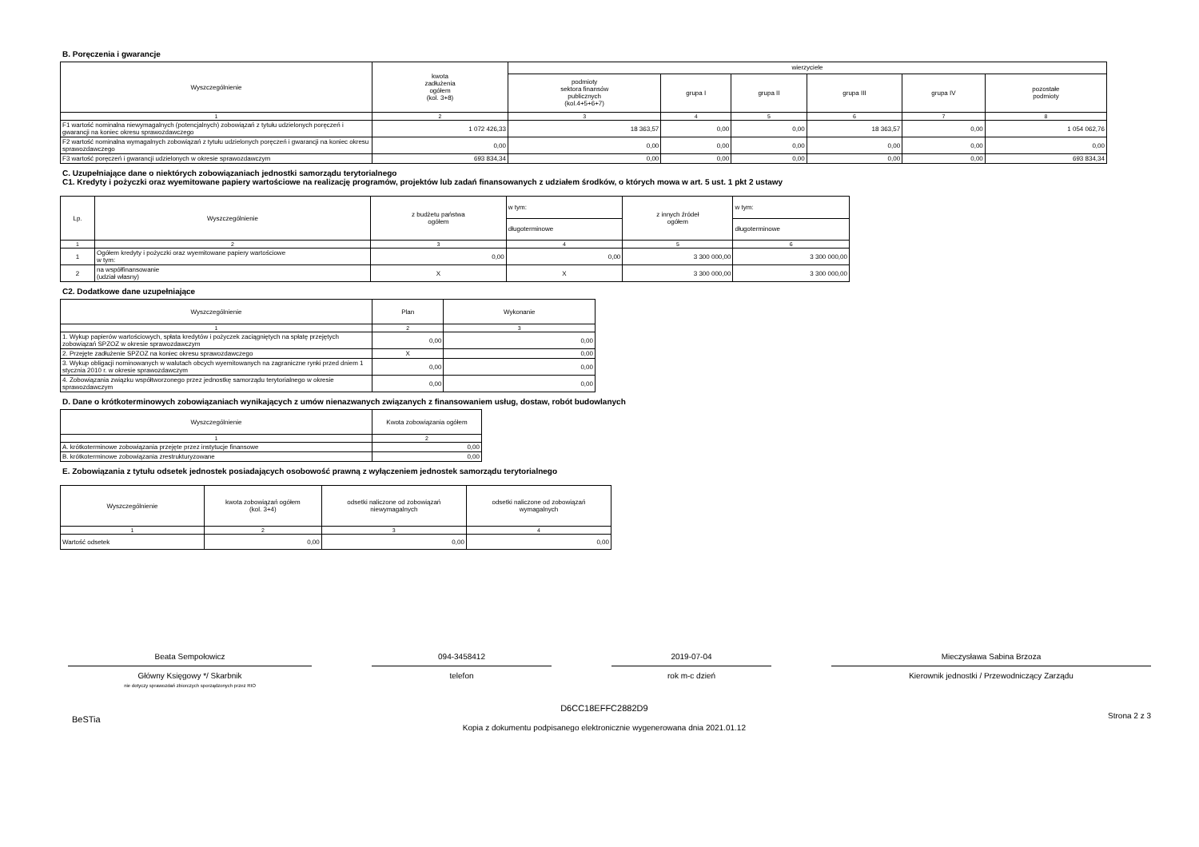B. Poręczenia i gwarancje
| Wyszczególnienie | kwota zadłużenia ogółem (kol. 3+8) | wierzyciele | | | | | |
| --- | --- | --- | --- | --- | --- | --- | --- |
| | | podmioty sektora finansów publicznych (kol.4+5+6+7) | grupa I | grupa II | grupa III | grupa IV | pozostałe podmioty |
| 1 | 2 | 3 | 4 | 5 | 6 | 7 | 8 |
| F1 wartość nominalna niewymagalnych (potencjalnych) zobowiązań z tytułu udzielonych poręczeń i gwarancji na koniec okresu sprawozdawczego | 1 072 426,33 | 18 363,57 | 0,00 | 0,00 | 18 363,57 | 0,00 | 1 054 062,76 |
| F2 wartość nominalna wymagalnych zobowiązań z tytułu udzielonych poręczeń i gwarancji na koniec okresu sprawozdawczego | 0,00 | 0,00 | 0,00 | 0,00 | 0,00 | 0,00 | 0,00 |
| F3 wartość poręczeń i gwarancji udzielonych w okresie sprawozdawczym | 693 834,34 | 0,00 | 0,00 | 0,00 | 0,00 | 0,00 | 693 834,34 |
C. Uzupełniające dane o niektórych zobowiązaniach jednostki samorządu terytorialnego
C1. Kredyty i pożyczki oraz wyemitowane papiery wartościowe na realizację programów, projektów lub zadań finansowanych z udziałem środków, o których mowa w art. 5 ust. 1 pkt 2 ustawy
| Lp. | Wyszczególnienie | z budżetu państwa ogółem | w tym: | z innych źródeł ogółem | w tym: |
| --- | --- | --- | --- | --- | --- |
| | | | długoterminowe | | długoterminowe |
| 1 | 2 | 3 | 4 | 5 | 6 |
| 1 | Ogółem kredyty i pożyczki oraz wyemitowane papiery wartościowe w tym: | 0,00 | 0,00 | 3 300 000,00 | 3 300 000,00 |
| 2 | na współfinansowanie (udział własny) | X | X | 3 300 000,00 | 3 300 000,00 |
C2. Dodatkowe dane uzupełniające
| Wyszczególnienie | Plan | Wykonanie |
| --- | --- | --- |
| 1 | 2 | 3 |
| 1. Wykup papierów wartościowych, spłata kredytów i pożyczek zaciągniętych na spłatę przejętych zobowiązań SPZOZ w okresie sprawozdawczym | 0,00 | 0,00 |
| 2. Przejęte zadłużenie SPZOZ na koniec okresu sprawozdawczego | X | 0,00 |
| 3. Wykup obligacji nominowanych w walutach obcych wyemitowanych na zagraniczne rynki przed dniem 1 stycznia 2010 r. w okresie sprawozdawczym | 0,00 | 0,00 |
| 4. Zobowiązania związku współtworzonego przez jednostkę samorządu terytorialnego w okresie sprawozdawczym | 0,00 | 0,00 |
D. Dane o krótkoterminowych zobowiązaniach wynikających z umów nienazwanych związanych z finansowaniem usług, dostaw, robót budowlanych
| Wyszczególnienie | Kwota zobowiązania ogółem |
| --- | --- |
| 1 | 2 |
| A. krótkoterminowe zobowiązania przejęte przez instytucje finansowe | 0,00 |
| B. krótkoterminowe zobowiązania zrestrukturyzowane | 0,00 |
E. Zobowiązania z tytułu odsetek jednostek posiadających osobowość prawną z wyłączeniem jednostek samorządu terytorialnego
| Wyszczególnienie | kwota zobowiązań ogółem (kol. 3+4) | odsetki naliczone od zobowiązań niewymagalnych | odsetki naliczone od zobowiązań wymagalnych |
| --- | --- | --- | --- |
| 1 | 2 | 3 | 4 |
| Wartość odsetek | 0,00 | 0,00 | 0,00 |
Beata Sempołowicz
Główny Księgowy */ Skarbnik
nie dotyczy sprawozdań zbiorczych sporządzonych przez RIO
094-3458412
telefon
2019-07-04
rok m-c dzień
Mieczysława Sabina Brzoza
Kierownik jednostki / Przewodniczący Zarządu
BeSTia
D6CC18EFFC2882D9
Kopia z dokumentu podpisanego elektronicznie wygenerowana dnia 2021.01.12
Strona 2 z 3